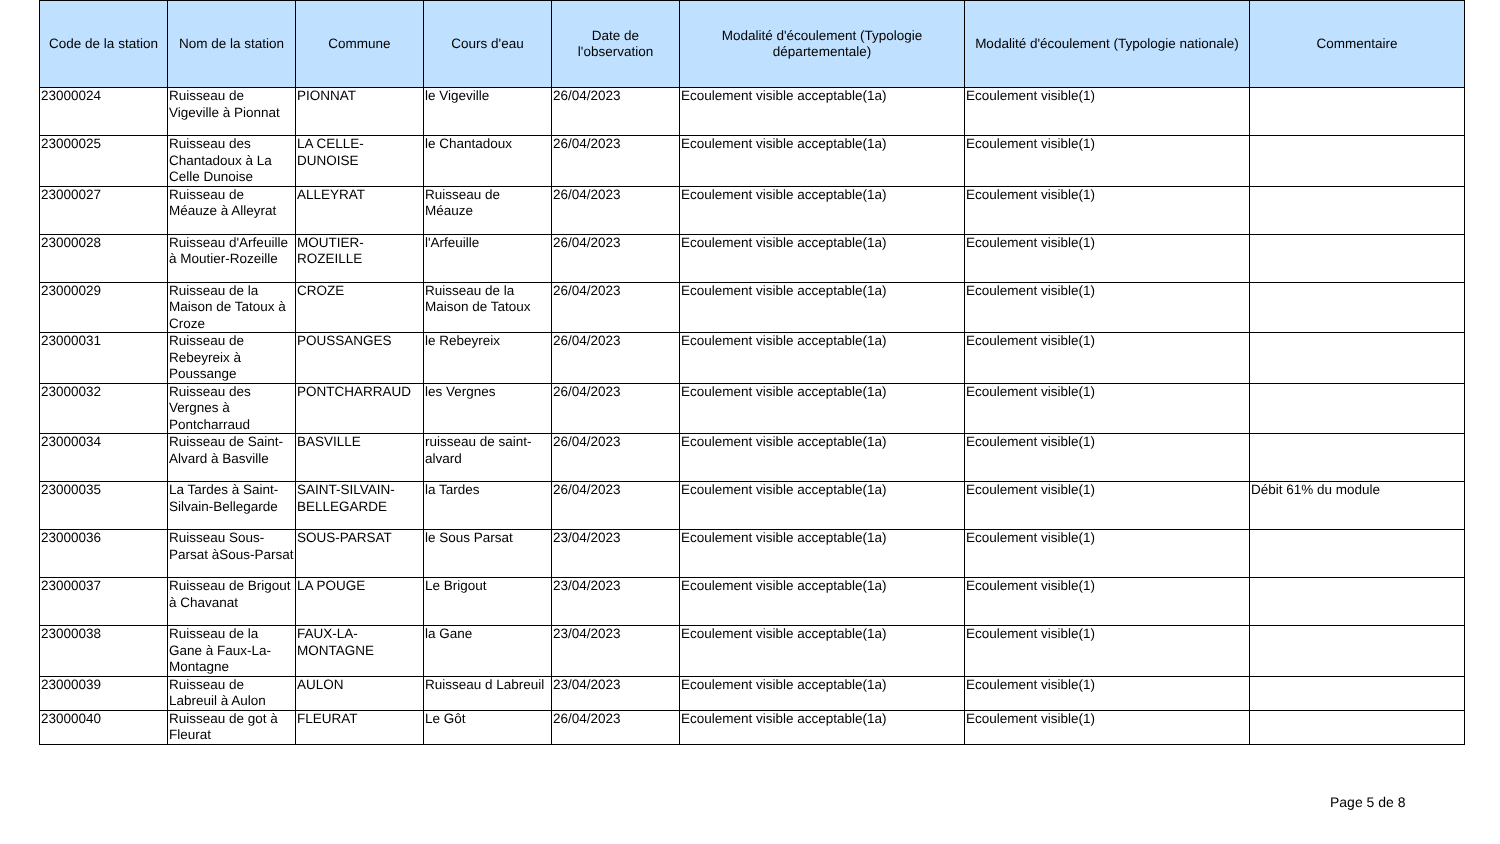| Code de la station | Nom de la station | Commune | Cours d'eau | Date de l'observation | Modalité d'écoulement (Typologie départementale) | Modalité d'écoulement (Typologie nationale) | Commentaire |
| --- | --- | --- | --- | --- | --- | --- | --- |
| 23000024 | Ruisseau de Vigeville à Pionnat | PIONNAT | le Vigeville | 26/04/2023 | Ecoulement visible acceptable(1a) | Ecoulement visible(1) | |
| 23000025 | Ruisseau des Chantadoux à La Celle Dunoise | LA CELLE-DUNOISE | le Chantadoux | 26/04/2023 | Ecoulement visible acceptable(1a) | Ecoulement visible(1) | |
| 23000027 | Ruisseau de Méauze à Alleyrat | ALLEYRAT | Ruisseau de Méauze | 26/04/2023 | Ecoulement visible acceptable(1a) | Ecoulement visible(1) | |
| 23000028 | Ruisseau d'Arfeuille à Moutier-Rozeille | MOUTIER-ROZEILLE | l'Arfeuille | 26/04/2023 | Ecoulement visible acceptable(1a) | Ecoulement visible(1) | |
| 23000029 | Ruisseau de la Maison de Tatoux à Croze | CROZE | Ruisseau de la Maison de Tatoux | 26/04/2023 | Ecoulement visible acceptable(1a) | Ecoulement visible(1) | |
| 23000031 | Ruisseau de Rebeyreix à Poussange | POUSSANGES | le Rebeyreix | 26/04/2023 | Ecoulement visible acceptable(1a) | Ecoulement visible(1) | |
| 23000032 | Ruisseau des Vergnes à Pontcharraud | PONTCHARRAUD | les Vergnes | 26/04/2023 | Ecoulement visible acceptable(1a) | Ecoulement visible(1) | |
| 23000034 | Ruisseau de Saint-Alvard à Basville | BASVILLE | ruisseau de saint-alvard | 26/04/2023 | Ecoulement visible acceptable(1a) | Ecoulement visible(1) | |
| 23000035 | La Tardes à Saint-Silvain-Bellegarde | SAINT-SILVAIN-BELLEGARDE | la Tardes | 26/04/2023 | Ecoulement visible acceptable(1a) | Ecoulement visible(1) | Débit 61% du module |
| 23000036 | Ruisseau Sous-Parsat àSous-Parsat | SOUS-PARSAT | le Sous Parsat | 23/04/2023 | Ecoulement visible acceptable(1a) | Ecoulement visible(1) | |
| 23000037 | Ruisseau de Brigout à Chavanat | LA POUGE | Le Brigout | 23/04/2023 | Ecoulement visible acceptable(1a) | Ecoulement visible(1) | |
| 23000038 | Ruisseau de la Gane à Faux-La-Montagne | FAUX-LA-MONTAGNE | la Gane | 23/04/2023 | Ecoulement visible acceptable(1a) | Ecoulement visible(1) | |
| 23000039 | Ruisseau de Labreuil à Aulon | AULON | Ruisseau d Labreuil | 23/04/2023 | Ecoulement visible acceptable(1a) | Ecoulement visible(1) | |
| 23000040 | Ruisseau de got à Fleurat | FLEURAT | Le Gôt | 26/04/2023 | Ecoulement visible acceptable(1a) | Ecoulement visible(1) | |
Page 5 de 8